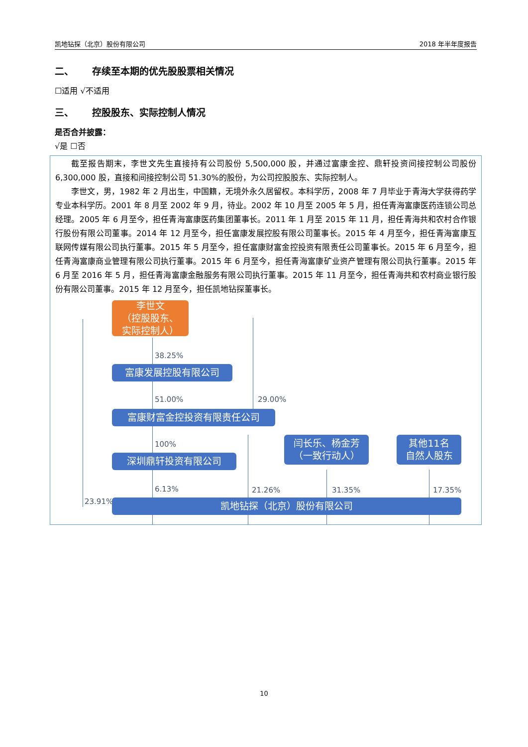凯地钻探（北京）股份有限公司 2018 年半年度报告
二、 存续至本期的优先股股票相关情况
☐适用 √不适用
三、 控股股东、实际控制人情况
是否合并披露：
√是 ☐否
截至报告期末，李世文先生直接持有公司股份 5,500,000 股，并通过富康金控、鼎轩投资间接控制公司股份 6,300,000 股，直接和间接控制公司 51.30%的股份，为公司控股股东、实际控制人。
李世文，男，1982 年 2 月出生，中国籍，无境外永久居留权。本科学历，2008 年 7 月毕业于青海大学获得药学专业本科学历。2001 年 8 月至 2002 年 9 月，待业。2002 年 10 月至 2005 年 5 月，担任青海富康医药连锁公司总经理。2005 年 6 月至今，担任青海富康医药集团董事长。2011 年 1 月至 2015 年 11 月，担任青海共和农村合作银行股份有限公司董事。2014 年 12 月至今，担任富康发展控股有限公司董事长。2015 年 4 月至今，担任青海富康互联网传媒有限公司执行董事。2015 年 5 月至今，担任富康财富金控投资有限责任公司董事长。2015 年 6 月至今，担任青海富康商业管理有限公司执行董事。2015 年 6 月至今，担任青海富康矿业资产管理有限公司执行董事。2015 年 6 月至 2016 年 5 月，担任青海富康金融服务有限公司执行董事。2015 年 11 月至今，担任青海共和农村商业银行股份有限公司董事。2015 年 12 月至今，担任凯地钻探董事长。
李世文
（控股股东、
实际控制人）
38.25%
富康发展控股有限公司
51.00% 29.00%
富康财富金控投资有限责任公司
100%
深圳鼎轩投资有限公司
闫长乐、杨金芳
（一致行动人）
其他11名
自然人股东
6.13% 21.26% 31.35% 17.35%
23.91% 凯地钻探（北京）股份有限公司
10